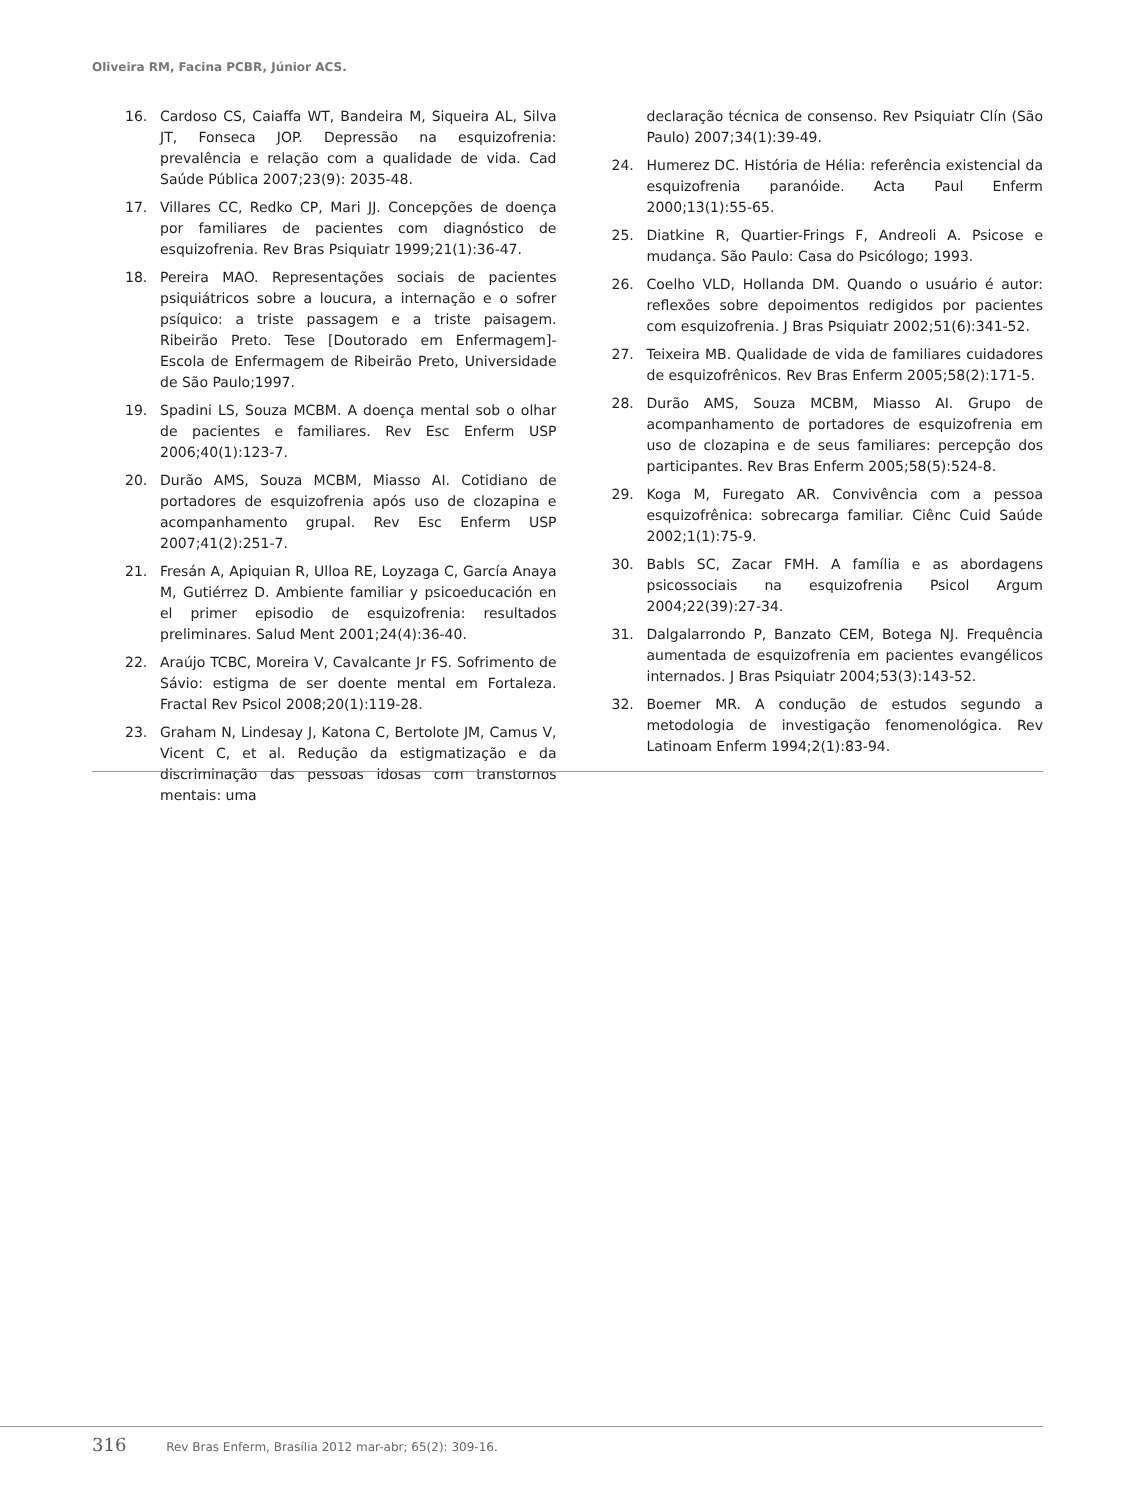Oliveira RM, Facina PCBR, Júnior ACS.
16. Cardoso CS, Caiaffa WT, Bandeira M, Siqueira AL, Silva JT, Fonseca JOP. Depressão na esquizofrenia: prevalência e relação com a qualidade de vida. Cad Saúde Pública 2007;23(9): 2035-48.
17. Villares CC, Redko CP, Mari JJ. Concepções de doença por familiares de pacientes com diagnóstico de esquizofrenia. Rev Bras Psiquiatr 1999;21(1):36-47.
18. Pereira MAO. Representações sociais de pacientes psiquiátricos sobre a loucura, a internação e o sofrer psíquico: a triste passagem e a triste paisagem. Ribeirão Preto. Tese [Doutorado em Enfermagem]- Escola de Enfermagem de Ribeirão Preto, Universidade de São Paulo;1997.
19. Spadini LS, Souza MCBM. A doença mental sob o olhar de pacientes e familiares. Rev Esc Enferm USP 2006;40(1):123-7.
20. Durão AMS, Souza MCBM, Miasso AI. Cotidiano de portadores de esquizofrenia após uso de clozapina e acompanhamento grupal. Rev Esc Enferm USP 2007;41(2):251-7.
21. Fresán A, Apiquian R, Ulloa RE, Loyzaga C, García Anaya M, Gutiérrez D. Ambiente familiar y psicoeducación en el primer episodio de esquizofrenia: resultados preliminares. Salud Ment 2001;24(4):36-40.
22. Araújo TCBC, Moreira V, Cavalcante Jr FS. Sofrimento de Sávio: estigma de ser doente mental em Fortaleza. Fractal Rev Psicol 2008;20(1):119-28.
23. Graham N, Lindesay J, Katona C, Bertolote JM, Camus V, Vicent C, et al. Redução da estigmatização e da discriminação das pessoas idosas com transtornos mentais: uma
declaração técnica de consenso. Rev Psiquiatr Clín (São Paulo) 2007;34(1):39-49.
24. Humerez DC. História de Hélia: referência existencial da esquizofrenia paranóide. Acta Paul Enferm 2000;13(1):55-65.
25. Diatkine R, Quartier-Frings F, Andreoli A. Psicose e mudança. São Paulo: Casa do Psicólogo; 1993.
26. Coelho VLD, Hollanda DM. Quando o usuário é autor: reflexões sobre depoimentos redigidos por pacientes com esquizofrenia. J Bras Psiquiatr 2002;51(6):341-52.
27. Teixeira MB. Qualidade de vida de familiares cuidadores de esquizofrênicos. Rev Bras Enferm 2005;58(2):171-5.
28. Durão AMS, Souza MCBM, Miasso AI. Grupo de acompanhamento de portadores de esquizofrenia em uso de clozapina e de seus familiares: percepção dos participantes. Rev Bras Enferm 2005;58(5):524-8.
29. Koga M, Furegato AR. Convivência com a pessoa esquizofrênica: sobrecarga familiar. Ciênc Cuid Saúde 2002;1(1):75-9.
30. Babls SC, Zacar FMH. A família e as abordagens psicossociais na esquizofrenia Psicol Argum 2004;22(39):27-34.
31. Dalgalarrondo P, Banzato CEM, Botega NJ. Frequência aumentada de esquizofrenia em pacientes evangélicos internados. J Bras Psiquiatr 2004;53(3):143-52.
32. Boemer MR. A condução de estudos segundo a metodologia de investigação fenomenológica. Rev Latinoam Enferm 1994;2(1):83-94.
316 Rev Bras Enferm, Brasília 2012 mar-abr; 65(2): 309-16.